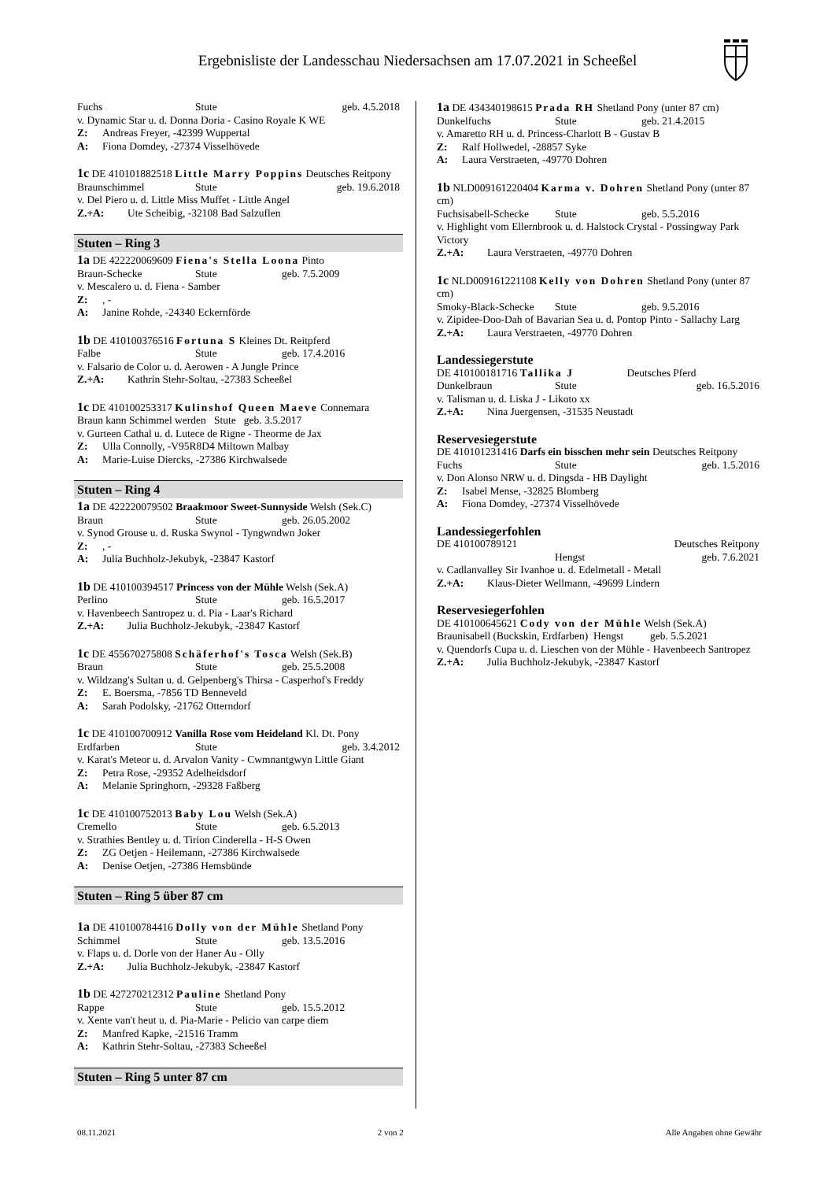Ergebnisliste der Landesschau Niedersachsen am 17.07.2021 in Scheeßel
Fuchs Stute geb. 4.5.2018
v. Dynamic Star u. d. Donna Doria - Casino Royale K WE
Z: Andreas Freyer, -42399 Wuppertal
A: Fiona Domdey, -27374 Visselhövede
1c DE 410101882518 Little Marry Poppins Deutsches Reitpony
Braunschimmel Stute geb. 19.6.2018
v. Del Piero u. d. Little Miss Muffet - Little Angel
Z.+A: Ute Scheibig, -32108 Bad Salzuflen
Stuten – Ring 3
1a DE 422220069609 Fiena's Stella Loona Pinto
Braun-Schecke Stute geb. 7.5.2009
v. Mescalero u. d. Fiena - Samber
Z:, -
A: Janine Rohde, -24340 Eckernförde
1b DE 410100376516 Fortuna S Kleines Dt. Reitpferd
Falbe Stute geb. 17.4.2016
v. Falsario de Color u. d. Aerowen - A Jungle Prince
Z.+A: Kathrin Stehr-Soltau, -27383 Scheeßel
1c DE 410100253317 Kulinshof Queen Maeve Connemara
Braun kann Schimmel werden Stute geb. 3.5.2017
v. Gurteen Cathal u. d. Lutece de Rigne - Theorme de Jax
Z: Ulla Connolly, -V95R8D4 Miltown Malbay
A: Marie-Luise Diercks, -27386 Kirchwalsede
Stuten – Ring 4
1a DE 422220079502 Braakmoor Sweet-Sunnyside Welsh (Sek.C)
Braun Stute geb. 26.05.2002
v. Synod Grouse u. d. Ruska Swynol - Tyngwndwn Joker
Z:, -
A: Julia Buchholz-Jekubyk, -23847 Kastorf
1b DE 410100394517 Princess von der Mühle Welsh (Sek.A)
Perlino Stute geb. 16.5.2017
v. Havenbeech Santropez u. d. Pia - Laar's Richard
Z.+A: Julia Buchholz-Jekubyk, -23847 Kastorf
1c DE 455670275808 Schäferhof's Tosca Welsh (Sek.B)
Braun Stute geb. 25.5.2008
v. Wildzang's Sultan u. d. Gelpenberg's Thirsa - Casperhof's Freddy
Z: E. Boersma, -7856 TD Benneveld
A: Sarah Podolsky, -21762 Otterndorf
1c DE 410100700912 Vanilla Rose vom Heideland Kl. Dt. Pony
Erdfarben Stute geb. 3.4.2012
v. Karat's Meteor u. d. Arvalon Vanity - Cwmnantgwyn Little Giant
Z: Petra Rose, -29352 Adelheidsdorf
A: Melanie Springhorn, -29328 Faßberg
1c DE 410100752013 Baby Lou Welsh (Sek.A)
Cremello Stute geb. 6.5.2013
v. Strathies Bentley u. d. Tirion Cinderella - H-S Owen
Z: ZG Oetjen - Heilemann, -27386 Kirchwalsede
A: Denise Oetjen, -27386 Hemsbünde
Stuten – Ring 5 über 87 cm
1a DE 410100784416 Dolly von der Mühle Shetland Pony
Schimmel Stute geb. 13.5.2016
v. Flaps u. d. Dorle von der Haner Au - Olly
Z.+A: Julia Buchholz-Jekubyk, -23847 Kastorf
1b DE 427270212312 Pauline Shetland Pony
Rappe Stute geb. 15.5.2012
v. Xente van't heut u. d. Pia-Marie - Pelicio van carpe diem
Z: Manfred Kapke, -21516 Tramm
A: Kathrin Stehr-Soltau, -27383 Scheeßel
Stuten – Ring 5 unter 87 cm
1a DE 434340198615 Prada RH Shetland Pony (unter 87 cm)
Dunkelfuchs Stute geb. 21.4.2015
v. Amaretto RH u. d. Princess-Charlott B - Gustav B
Z: Ralf Hollwedel, -28857 Syke
A: Laura Verstraeten, -49770 Dohren
1b NLD009161220404 Karma v. Dohren Shetland Pony (unter 87 cm)
Fuchsisabell-Schecke Stute geb. 5.5.2016
v. Highlight vom Ellernbrook u. d. Halstock Crystal - Possingway Park Victory
Z.+A: Laura Verstraeten, -49770 Dohren
1c NLD009161221108 Kelly von Dohren Shetland Pony (unter 87 cm)
Smoky-Black-Schecke Stute geb. 9.5.2016
v. Zipidee-Doo-Dah of Bavarian Sea u. d. Pontop Pinto - Sallachy Larg
Z.+A: Laura Verstraeten, -49770 Dohren
Landessiegerstute
DE 410100181716 Tallika J Deutsches Pferd
Dunkelbraun Stute geb. 16.5.2016
v. Talisman u. d. Liska J - Likoto xx
Z.+A: Nina Juergensen, -31535 Neustadt
Reservesiegerstute
DE 410101231416 Darfs ein bisschen mehr sein Deutsches Reitpony
Fuchs Stute geb. 1.5.2016
v. Don Alonso NRW u. d. Dingsda - HB Daylight
Z: Isabel Mense, -32825 Blomberg
A: Fiona Domdey, -27374 Visselhövede
Landessiegerfohlen
DE 410100789121 Deutsches Reitpony
Hengst geb. 7.6.2021
v. Cadlanvalley Sir Ivanhoe u. d. Edelmetall - Metall
Z.+A: Klaus-Dieter Wellmann, -49699 Lindern
Reservesiegerfohlen
DE 410100645621 Cody von der Mühle Welsh (Sek.A)
Braunisabell (Buckskin, Erdfarben) Hengst geb. 5.5.2021
v. Quendorfs Cupa u. d. Lieschen von der Mühle - Havenbeech Santropez
Z.+A: Julia Buchholz-Jekubyk, -23847 Kastorf
08.11.2021 2 von 2 Alle Angaben ohne Gewähr